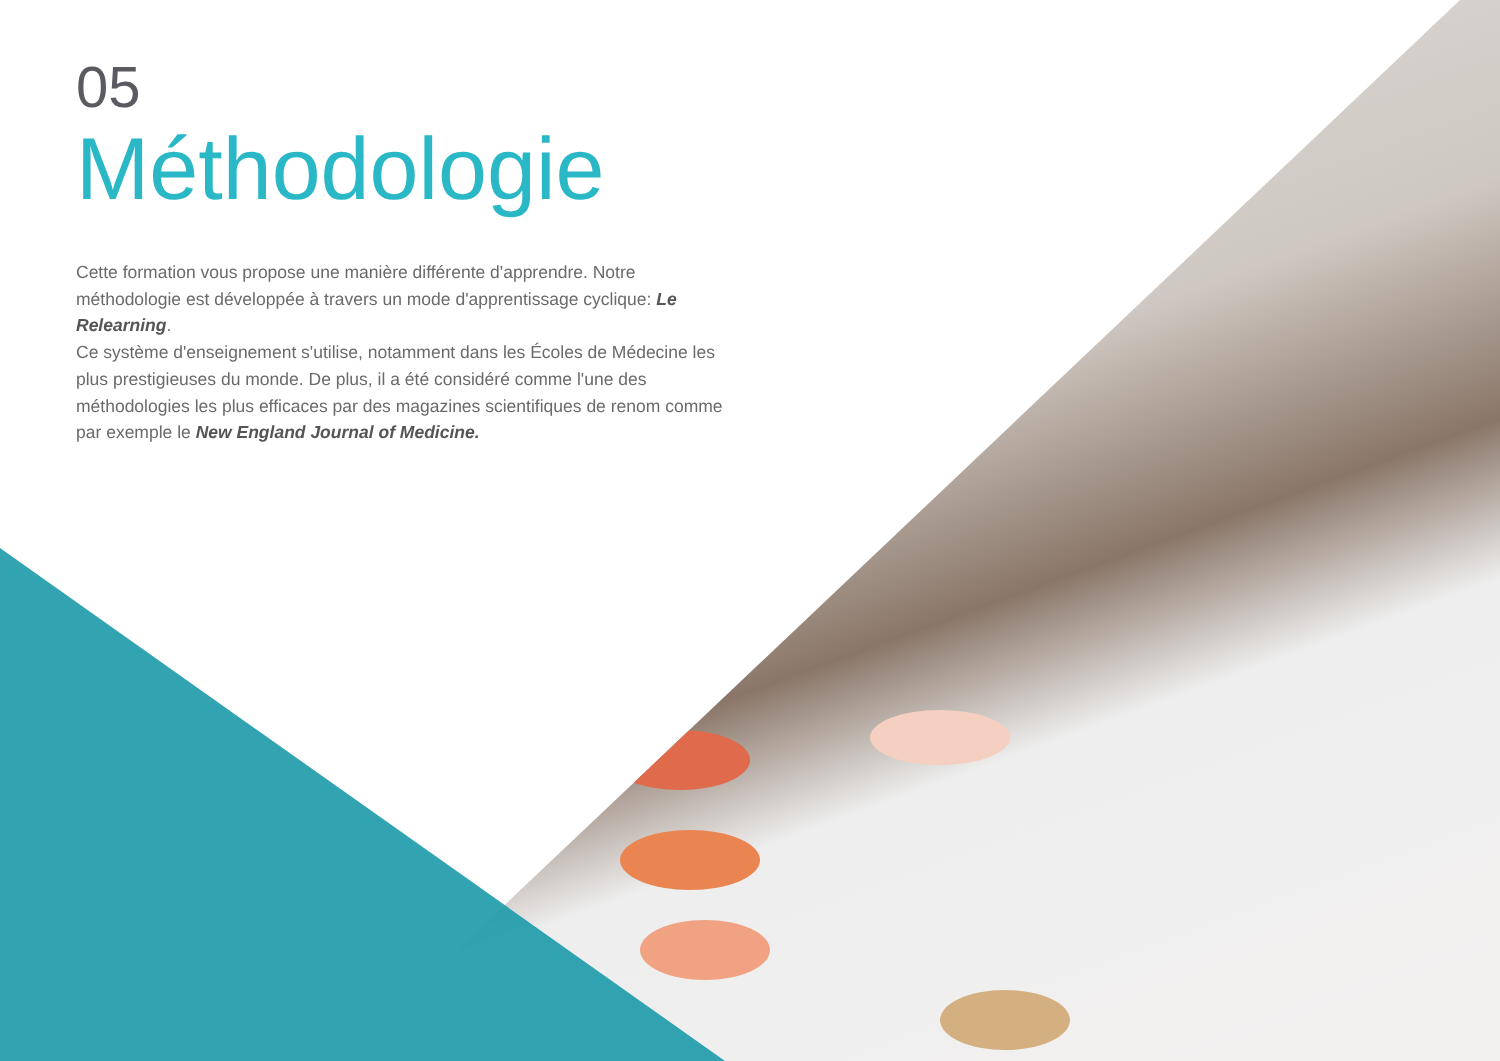05
Méthodologie
Cette formation vous propose une manière différente d'apprendre. Notre méthodologie est développée à travers un mode d'apprentissage cyclique: Le Relearning.
Ce système d'enseignement s'utilise, notamment dans les Écoles de Médecine les plus prestigieuses du monde. De plus, il a été considéré comme l'une des méthodologies les plus efficaces par des magazines scientifiques de renom comme par exemple le New England Journal of Medicine.